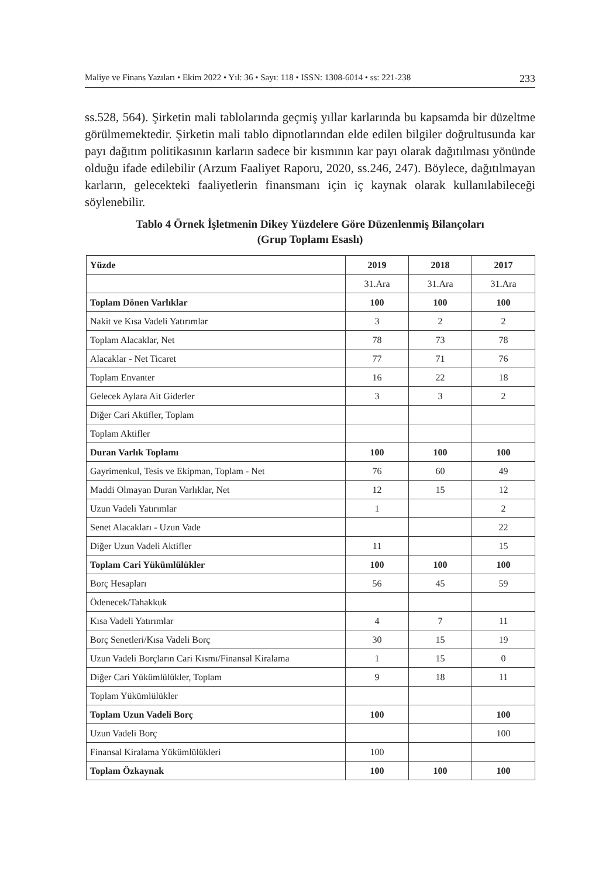Maliye ve Finans Yazıları • Ekim 2022 • Yıl: 36 • Sayı: 118 • ISSN: 1308-6014 • ss: 221-238 233
ss.528, 564). Şirketin mali tablolarında geçmiş yıllar karlarında bu kapsamda bir düzeltme görülmemektedir. Şirketin mali tablo dipnotlarından elde edilen bilgiler doğrultusunda kar payı dağıtım politikasının karların sadece bir kısmının kar payı olarak dağıtılması yönünde olduğu ifade edilebilir (Arzum Faaliyet Raporu, 2020, ss.246, 247). Böylece, dağıtılmayan karların, gelecekteki faaliyetlerin finansmanı için iç kaynak olarak kullanılabileceği söylenebilir.
Tablo 4 Örnek İşletmenin Dikey Yüzdelere Göre Düzenlenmiş Bilançoları
(Grup Toplamı Esaslı)
| Yüzde | 2019 | 2018 | 2017 |
| --- | --- | --- | --- |
| | 31.Ara | 31.Ara | 31.Ara |
| Toplam Dönen Varlıklar | 100 | 100 | 100 |
| Nakit ve Kısa Vadeli Yatırımlar | 3 | 2 | 2 |
| Toplam Alacaklar, Net | 78 | 73 | 78 |
| Alacaklar - Net Ticaret | 77 | 71 | 76 |
| Toplam Envanter | 16 | 22 | 18 |
| Gelecek Aylara Ait Giderler | 3 | 3 | 2 |
| Diğer Cari Aktifler, Toplam | | | |
| Toplam Aktifler | | | |
| Duran Varlık Toplamı | 100 | 100 | 100 |
| Gayrimenkul, Tesis ve Ekipman, Toplam - Net | 76 | 60 | 49 |
| Maddi Olmayan Duran Varlıklar, Net | 12 | 15 | 12 |
| Uzun Vadeli Yatırımlar | 1 | | 2 |
| Senet Alacakları - Uzun Vade | | | 22 |
| Diğer Uzun Vadeli Aktifler | 11 | | 15 |
| Toplam Cari Yükümlülükler | 100 | 100 | 100 |
| Borç Hesapları | 56 | 45 | 59 |
| Ödenecek/Tahakkuk | | | |
| Kısa Vadeli Yatırımlar | 4 | 7 | 11 |
| Borç Senetleri/Kısa Vadeli Borç | 30 | 15 | 19 |
| Uzun Vadeli Borçların Cari Kısmı/Finansal Kiralama | 1 | 15 | 0 |
| Diğer Cari Yükümlülükler, Toplam | 9 | 18 | 11 |
| Toplam Yükümlülükler | | | |
| Toplam Uzun Vadeli Borç | 100 | | 100 |
| Uzun Vadeli Borç | | | 100 |
| Finansal Kiralama Yükümlülükleri | 100 | | |
| Toplam Özkaynak | 100 | 100 | 100 |